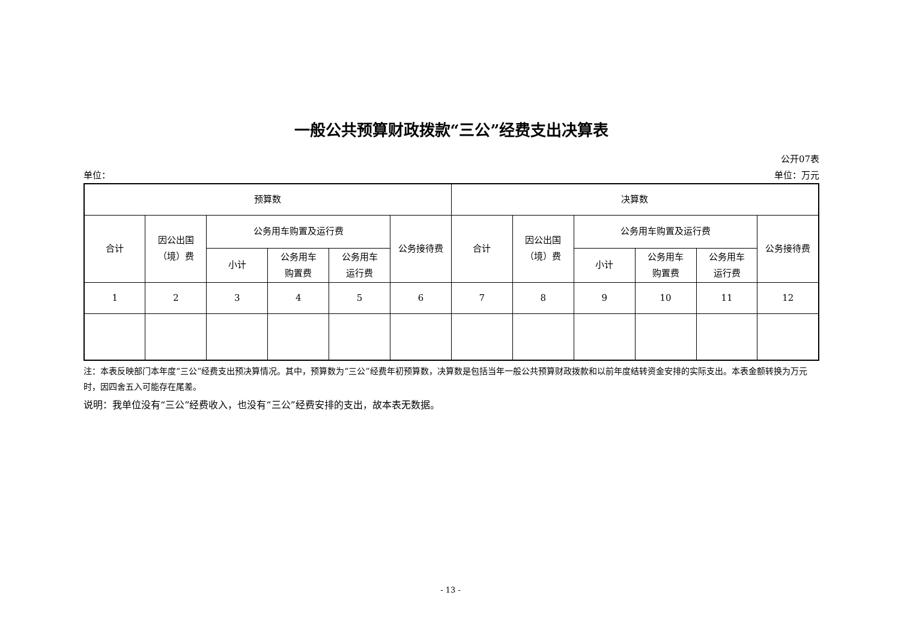一般公共预算财政拨款“三公”经费支出决算表
公开07表
单位： 单位：万元
| 预算数 | | | | | | 决算数 | | | | | |
| 合计 | 因公出国 （境）费 | 公务用车购置及运行费 | | | 公务接待费 | 合计 | 因公出国 （境）费 | 公务用车购置及运行费 | | | 公务接待费 |
| | | 小计 | 公务用车 购置费 | 公务用车 运行费 | | | | 小计 | 公务用车 购置费 | 公务用车 运行费 | |
| 1 | 2 | 3 | 4 | 5 | 6 | 7 | 8 | 9 | 10 | 11 | 12 |
注：本表反映部门本年度“三公”经费支出预决算情况。其中，预算数为“三公”经费年初预算数，决算数是包括当年一般公共预算财政拨款和以前年度结转资金安排的实际支出。本表金额转换为万元时，因四舍五入可能存在尾差。
说明：我单位没有“三公”经费收入，也没有“三公”经费安排的支出，故本表无数据。
- 13 -